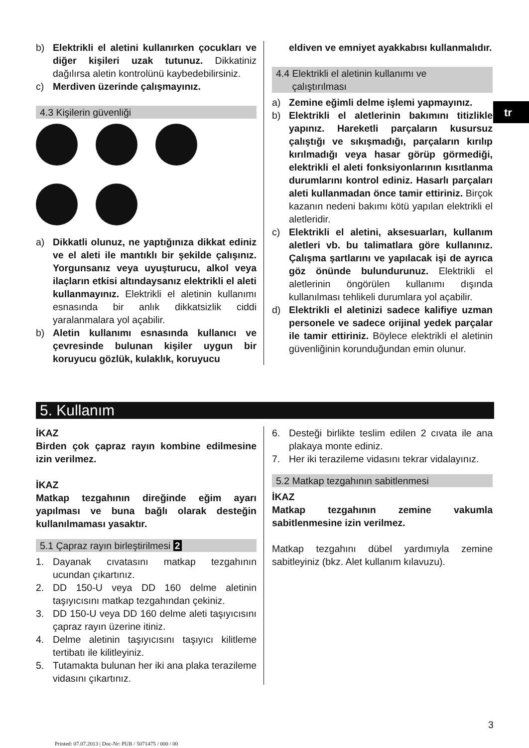b) Elektrikli el aletini kullanırken çocukları ve diğer kişileri uzak tutunuz. Dikkatiniz dağılırsa aletin kontrolünü kaybedebilirsiniz.
c) Merdiven üzerinde çalışmayınız.
4.3 Kişilerin güvenliği
a) Dikkatli olunuz, ne yaptığınıza dikkat ediniz ve el aleti ile mantıklı bir şekilde çalışınız. Yorgunsanız veya uyuşturucu, alkol veya ilaçların etkisi altındaysanız elektrikli el aleti kullanmayınız. Elektrikli el aletinin kullanımı esnasında bir anlık dikkatsizlik ciddi yaralanmalara yol açabilir.
b) Aletin kullanımı esnasında kullanıcı ve çevresinde bulunan kişiler uygun bir koruyucu gözlük, kulaklık, koruyucu
eldiven ve emniyet ayakkabısı kullanmalıdır.
4.4 Elektrikli el aletinin kullanımı ve
çalıştırılması
a) Zemine eğimli delme işlemi yapmayınız.
b) Elektrikli el aletlerinin bakımını titizlikle yapınız. Hareketli parçaların kusursuz çalıştığı ve sıkışmadığı, parçaların kırılıp kırılmadığı veya hasar görüp görmediği, elektrikli el aleti fonksiyonlarının kısıtlanma durumlarını kontrol ediniz. Hasarlı parçaları aleti kullanmadan önce tamir ettiriniz. Birçok kazanın nedeni bakımı kötü yapılan elektrikli el aletleridir.
c) Elektrikli el aletini, aksesuarları, kullanım aletleri vb. bu talimatlara göre kullanınız. Çalışma şartlarını ve yapılacak işi de ayrıca göz önünde bulundurunuz. Elektrikli el aletlerinin öngörülen kullanımı dışında kullanılması tehlikeli durumlara yol açabilir.
d) Elektrikli el aletinizi sadece kalifiye uzman personele ve sadece orijinal yedek parçalar ile tamir ettiriniz. Böylece elektrikli el aletinin güvenliğinin korunduğundan emin olunur.
tr
5. Kullanım
İKAZ
Birden çok çapraz rayın kombine edilmesine izin verilmez.
İKAZ
Matkap tezgahının direğinde eğim ayarı yapılması ve buna bağlı olarak desteğin kullanılmaması yasaktır.
5.1 Çapraz rayın birleştirilmesi 2
1. Dayanak cıvatasını matkap tezgahının ucundan çıkartınız.
2. DD 150-U veya DD 160 delme aletinin taşıyıcısını matkap tezgahından çekiniz.
3. DD 150-U veya DD 160 delme aleti taşıyıcısını çapraz rayın üzerine itiniz.
4. Delme aletinin taşıyıcısını taşıyıcı kilitleme tertibatı ile kilitleyiniz.
5. Tutamakta bulunan her iki ana plaka terazileme vidasını çıkartınız.
6. Desteği birlikte teslim edilen 2 cıvata ile ana plakaya monte ediniz.
7. Her iki terazileme vidasını tekrar vidalayınız.
5.2 Matkap tezgahının sabitlenmesi
İKAZ
Matkap tezgahının zemine vakumla sabitlenmesine izin verilmez.
Matkap tezgahını dübel yardımıyla zemine sabitleyiniz (bkz. Alet kullanım kılavuzu).
3
Printed: 07.07.2013 | Doc-Nr: PUB / 5071475 / 000 / 00